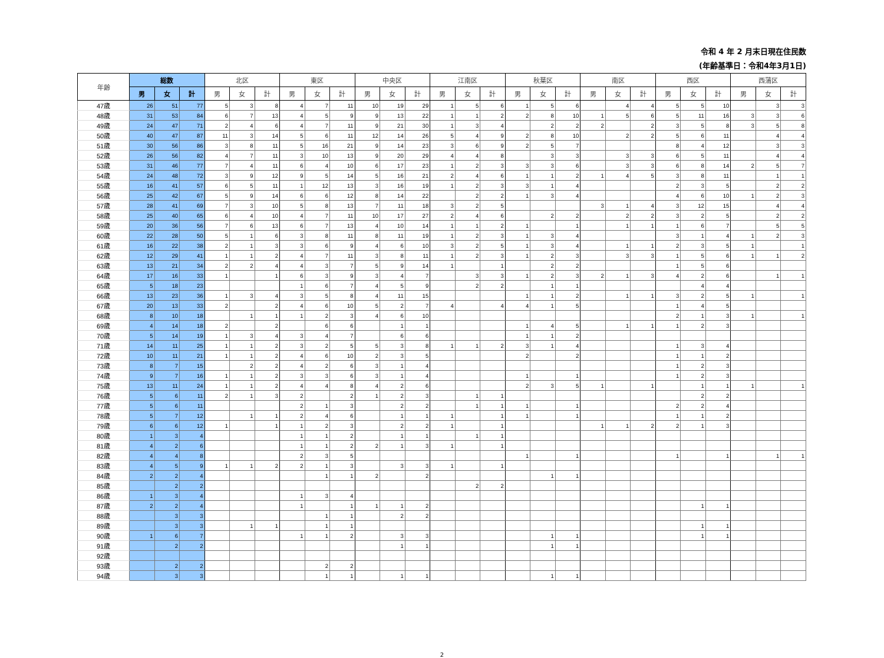令和 4 年 2 月末日現在住民数
(年齢基準日：令和4年3月1日)
| 年齢 | 総数 | | | 北区 | | | 東区 | | | 中央区 | | | 江南区 | | | 秋葉区 | | | 南区 | | | 西区 | | | 西蒲区 | | |
| --- | --- | --- | --- | --- | --- | --- | --- | --- | --- | --- | --- | --- | --- | --- | --- | --- | --- | --- | --- | --- | --- | --- | --- | --- | --- | --- | --- |
| | 男 | 女 | 計 | 男 | 女 | 計 | 男 | 女 | 計 | 男 | 女 | 計 | 男 | 女 | 計 | 男 | 女 | 計 | 男 | 女 | 計 | 男 | 女 | 計 | 男 | 女 | 計 |
| 47歳 | 26 | 51 | 77 | 5 | 3 | 8 | 4 | 7 | 11 | 10 | 19 | 29 | 1 | 5 | 6 | 1 | 5 | 6 | | 4 | 4 | 5 | 5 | 10 | | 3 | 3 |
| 48歳 | 31 | 53 | 84 | 6 | 7 | 13 | 4 | 5 | 9 | 9 | 13 | 22 | 1 | 1 | 2 | 2 | 8 | 10 | 1 | 5 | 6 | 5 | 11 | 16 | 3 | 3 | 6 |
| 49歳 | 24 | 47 | 71 | 2 | 4 | 6 | 4 | 7 | 11 | 9 | 21 | 30 | 1 | 3 | 4 | | 2 | 2 | 2 | | 2 | 3 | 5 | 8 | 3 | 5 | 8 |
| 50歳 | 40 | 47 | 87 | 11 | 3 | 14 | 5 | 6 | 11 | 12 | 14 | 26 | 5 | 4 | 9 | 2 | 8 | 10 | | 2 | 2 | 5 | 6 | 11 | | 4 | 4 |
| 51歳 | 30 | 56 | 86 | 3 | 8 | 11 | 5 | 16 | 21 | 9 | 14 | 23 | 3 | 6 | 9 | 2 | 5 | 7 | | | | 8 | 4 | 12 | | 3 | 3 |
| 52歳 | 26 | 56 | 82 | 4 | 7 | 11 | 3 | 10 | 13 | 9 | 20 | 29 | 4 | 4 | 8 | | 3 | 3 | | 3 | 3 | 6 | 5 | 11 | | 4 | 4 |
| 53歳 | 31 | 46 | 77 | 7 | 4 | 11 | 6 | 4 | 10 | 6 | 17 | 23 | 1 | 2 | 3 | 3 | 3 | 6 | | 3 | 3 | 6 | 8 | 14 | 2 | 5 | 7 |
| 54歳 | 24 | 48 | 72 | 3 | 9 | 12 | 9 | 5 | 14 | 5 | 16 | 21 | 2 | 4 | 6 | 1 | 1 | 2 | 1 | 4 | 5 | 3 | 8 | 11 | | 1 | 1 |
| 55歳 | 16 | 41 | 57 | 6 | 5 | 11 | 1 | 12 | 13 | 3 | 16 | 19 | 1 | 2 | 3 | 3 | 1 | 4 | | | | 2 | 3 | 5 | | 2 | 2 |
| 56歳 | 25 | 42 | 67 | 5 | 9 | 14 | 6 | 6 | 12 | 8 | 14 | 22 | | 2 | 2 | 1 | 3 | 4 | | | | 4 | 6 | 10 | 1 | 2 | 3 |
| 57歳 | 28 | 41 | 69 | 7 | 3 | 10 | 5 | 8 | 13 | 7 | 11 | 18 | 3 | 2 | 5 | | | | 3 | 1 | 4 | 3 | 12 | 15 | | 4 | 4 |
| 58歳 | 25 | 40 | 65 | 6 | 4 | 10 | 4 | 7 | 11 | 10 | 17 | 27 | 2 | 4 | 6 | | 2 | 2 | | 2 | 2 | 3 | 2 | 5 | | 2 | 2 |
| 59歳 | 20 | 36 | 56 | 7 | 6 | 13 | 6 | 7 | 13 | 4 | 10 | 14 | 1 | 1 | 2 | 1 | | 1 | | 1 | 1 | 1 | 6 | 7 | | 5 | 5 |
| 60歳 | 22 | 28 | 50 | 5 | 1 | 6 | 3 | 8 | 11 | 8 | 11 | 19 | 1 | 2 | 3 | 1 | 3 | 4 | | | | 3 | 1 | 4 | 1 | 2 | 3 |
| 61歳 | 16 | 22 | 38 | 2 | 1 | 3 | 3 | 6 | 9 | 4 | 6 | 10 | 3 | 2 | 5 | 1 | 3 | 4 | | 1 | 1 | 2 | 3 | 5 | 1 | | 1 |
| 62歳 | 12 | 29 | 41 | 1 | 1 | 2 | 4 | 7 | 11 | 3 | 8 | 11 | 1 | 2 | 3 | 1 | 2 | 3 | | 3 | 3 | 1 | 5 | 6 | 1 | 1 | 2 |
| 63歳 | 13 | 21 | 34 | 2 | 2 | 4 | 4 | 3 | 7 | 5 | 9 | 14 | 1 | | 1 | | 2 | 2 | | | | 1 | 5 | 6 | | | |
| 64歳 | 17 | 16 | 33 | 1 | | 1 | 6 | 3 | 9 | 3 | 4 | 7 | | 3 | 3 | 1 | 2 | 3 | 2 | 1 | 3 | 4 | 2 | 6 | | 1 | 1 |
| 65歳 | 5 | 18 | 23 | | | | 1 | 6 | 7 | 4 | 5 | 9 | | 2 | 2 | | 1 | 1 | | | | | 4 | 4 | | | |
| 66歳 | 13 | 23 | 36 | 1 | 3 | 4 | 3 | 5 | 8 | 4 | 11 | 15 | | | | 1 | 1 | 2 | | 1 | 1 | 3 | 2 | 5 | 1 | | 1 |
| 67歳 | 20 | 13 | 33 | 2 | | 2 | 4 | 6 | 10 | 5 | 2 | 7 | 4 | | 4 | 4 | 1 | 5 | | | | 1 | 4 | 5 | | | |
| 68歳 | 8 | 10 | 18 | | 1 | 1 | 1 | 2 | 3 | 4 | 6 | 10 | | | | | | | | | | 2 | 1 | 3 | 1 | | 1 |
| 69歳 | 4 | 14 | 18 | 2 | | 2 | | 6 | 6 | | 1 | 1 | | | | 1 | 4 | 5 | | 1 | 1 | 1 | 2 | 3 | | | |
| 70歳 | 5 | 14 | 19 | 1 | 3 | 4 | 3 | 4 | 7 | | 6 | 6 | | | | 1 | 1 | 2 | | | | | | | | | |
| 71歳 | 14 | 11 | 25 | 1 | 1 | 2 | 3 | 2 | 5 | 5 | 3 | 8 | 1 | 1 | 2 | 3 | 1 | 4 | | | | 1 | 3 | 4 | | | |
| 72歳 | 10 | 11 | 21 | 1 | 1 | 2 | 4 | 6 | 10 | 2 | 3 | 5 | | | | 2 | | 2 | | | | 1 | 1 | 2 | | | |
| 73歳 | 8 | 7 | 15 | | 2 | 2 | 4 | 2 | 6 | 3 | 1 | 4 | | | | | | | | | | 1 | 2 | 3 | | | |
| 74歳 | 9 | 7 | 16 | 1 | 1 | 2 | 3 | 3 | 6 | 3 | 1 | 4 | | | | 1 | | 1 | | | | 1 | 2 | 3 | | | |
| 75歳 | 13 | 11 | 24 | 1 | 1 | 2 | 4 | 4 | 8 | 4 | 2 | 6 | | | | 2 | 3 | 5 | 1 | | 1 | | 1 | 1 | 1 | | 1 |
| 76歳 | 5 | 6 | 11 | 2 | 1 | 3 | 2 | | 2 | 1 | 2 | 3 | | 1 | 1 | | | | | | | | 2 | 2 | | | |
| 77歳 | 5 | 6 | 11 | | | | 2 | 1 | 3 | | 2 | 2 | | 1 | 1 | 1 | | 1 | | | | 2 | 2 | 4 | | | |
| 78歳 | 5 | 7 | 12 | | 1 | 1 | 2 | 4 | 6 | | 1 | 1 | 1 | | 1 | 1 | | 1 | | | | 1 | 1 | 2 | | | |
| 79歳 | 6 | 6 | 12 | 1 | | 1 | 1 | 2 | 3 | | 2 | 2 | 1 | | 1 | | | | 1 | 1 | 2 | 2 | 1 | 3 | | | |
| 80歳 | 1 | 3 | 4 | | | | 1 | 1 | 2 | | 1 | 1 | | 1 | 1 | | | | | | | | | | | | |
| 81歳 | 4 | 2 | 6 | | | | 1 | 1 | 2 | 2 | 1 | 3 | 1 | | 1 | | | | | | | | | | | | |
| 82歳 | 4 | 4 | 8 | | | | 2 | 3 | 5 | | | | | | | 1 | | 1 | | | | 1 | | 1 | | 1 | 1 |
| 83歳 | 4 | 5 | 9 | 1 | 1 | 2 | 2 | 1 | 3 | | 3 | 3 | 1 | | 1 | | | | | | | | | | | | |
| 84歳 | 2 | 2 | 4 | | | | | 1 | 1 | 2 | | 2 | | | | | 1 | 1 | | | | | | | | | |
| 85歳 | | 2 | 2 | | | | | | | | | | | 2 | 2 | | | | | | | | | | | | |
| 86歳 | 1 | 3 | 4 | | | | 1 | 3 | 4 | | | | | | | | | | | | | | | | | | |
| 87歳 | 2 | 2 | 4 | | | | 1 | | 1 | 1 | 1 | 2 | | | | | | | | | | | 1 | 1 | | | |
| 88歳 | | 3 | 3 | | | | | 1 | 1 | | 2 | 2 | | | | | | | | | | | | | | | |
| 89歳 | | 3 | 3 | | 1 | 1 | | 1 | 1 | | | | | | | | | | | | | | 1 | 1 | | | |
| 90歳 | 1 | 6 | 7 | | | | 1 | 1 | 2 | | 3 | 3 | | | | | 1 | 1 | | | | | 1 | 1 | | | |
| 91歳 | | 2 | 2 | | | | | | | | 1 | 1 | | | | | 1 | 1 | | | | | | | | | |
| 92歳 | | | | | | | | | | | | | | | | | | | | | | | | | | | |
| 93歳 | | 2 | 2 | | | | | 2 | 2 | | | | | | | | | | | | | | | | | | |
| 94歳 | | 3 | 3 | | | | | 1 | 1 | | 1 | 1 | | | | | 1 | 1 | | | | | | | | | |
2